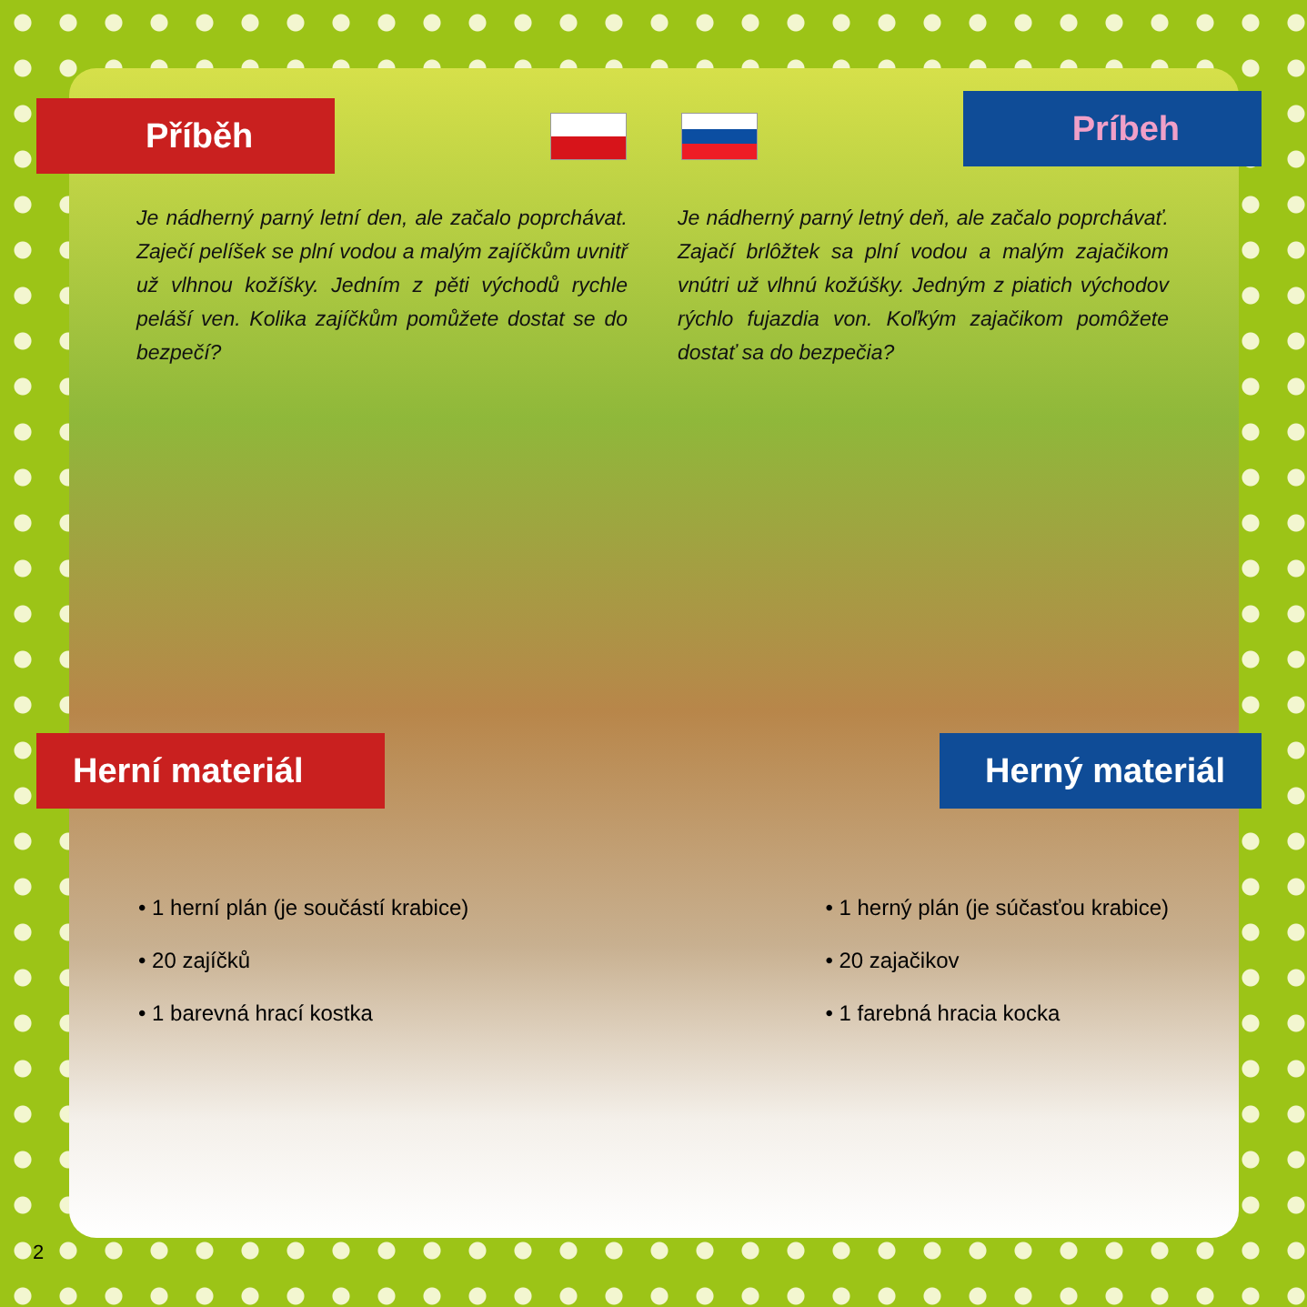Příběh
Príbeh
Je nádherný parný letní den, ale začalo poprchávat. Zaječí pelíšek se plní vodou a malým zajíčkům uvnitř už vlhnou kožíšky. Jedním z pěti východů rychle peláší ven. Kolika zajíčkům pomůžete dostat se do bezpečí?
Je nádherný parný letný deň, ale začalo poprchávať. Zajačí brlôžtek sa plní vodou a malým zajačikom vnútri už vlhnú kožúšky. Jedným z piatich východov rýchlo fujazdia von. Koľkým zajačikom pomôžete dostať sa do bezpečia?
Herní materiál Herný materiál
• 1 herní plán (je součástí krabice)
• 20 zajíčků
• 1 barevná hrací kostka
• 1 herný plán (je súčasťou krabice)
• 20 zajačikov
• 1 farebná hracia kocka
2